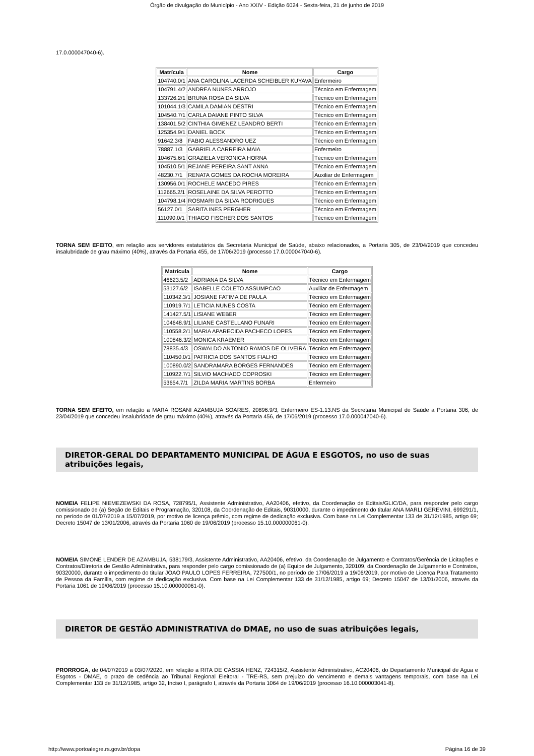Órgão de divulgação do Município - Ano XXIV - Edição 6024 - Sexta-feira, 21 de junho de 2019
17.0.000047040-6).
| Matrícula | Nome | Cargo |
| --- | --- | --- |
| 104740.0/1 | ANA CAROLINA LACERDA SCHEIBLER KUYAVA | Enfermeiro |
| 104791.4/2 | ANDREA NUNES ARROJO | Técnico em Enfermagem |
| 133726.2/1 | BRUNA ROSA DA SILVA | Técnico em Enfermagem |
| 101044.1/3 | CAMILA DAMIAN DESTRI | Técnico em Enfermagem |
| 104540.7/1 | CARLA DAIANE PINTO SILVA | Técnico em Enfermagem |
| 138401.5/2 | CINTHIA GIMENEZ LEANDRO BERTI | Técnico em Enfermagem |
| 125354.9/1 | DANIEL BOCK | Técnico em Enfermagem |
| 91642.3/8 | FABIO ALESSANDRO UEZ | Técnico em Enfermagem |
| 78887.1/3 | GABRIELA CARREIRA MAIA | Enfermeiro |
| 104675.6/1 | GRAZIELA VERONICA HORNA | Técnico em Enfermagem |
| 104510.5/1 | REJANE PEREIRA SANT ANNA | Técnico em Enfermagem |
| 48230.7/1 | RENATA GOMES DA ROCHA MOREIRA | Auxiliar de Enfermagem |
| 130956.0/1 | ROCHELE MACEDO PIRES | Técnico em Enfermagem |
| 112665.2/1 | ROSELAINE DA SILVA PEROTTO | Técnico em Enfermagem |
| 104798.1/4 | ROSMARI DA SILVA RODRIGUES | Técnico em Enfermagem |
| 56127.0/1 | SARITA INES PERGHER | Técnico em Enfermagem |
| 111090.0/1 | THIAGO FISCHER DOS SANTOS | Técnico em Enfermagem |
TORNA SEM EFEITO, em relação aos servidores estatutários da Secretaria Municipal de Saúde, abaixo relacionados, a Portaria 305, de 23/04/2019 que concedeu insalubridade de grau máximo (40%), através da Portaria 455, de 17/06/2019 (processo 17.0.000047040-6).
| Matrícula | Nome | Cargo |
| --- | --- | --- |
| 46623.5/2 | ADRIANA DA SILVA | Técnico em Enfermagem |
| 53127.6/2 | ISABELLE COLETO ASSUMPCAO | Auxiliar de Enfermagem |
| 110342.3/1 | JOSIANE FATIMA DE PAULA | Técnico em Enfermagem |
| 110919.7/1 | LETICIA NUNES COSTA | Técnico em Enfermagem |
| 141427.5/1 | LISIANE WEBER | Técnico em Enfermagem |
| 104648.9/1 | LILIANE CASTELLANO FUNARI | Técnico em Enfermagem |
| 110558.2/1 | MARIA APARECIDA PACHECO LOPES | Técnico em Enfermagem |
| 100846.3/2 | MONICA KRAEMER | Técnico em Enfermagem |
| 78835.4/3 | OSWALDO ANTONIO RAMOS DE OLIVEIRA | Técnico em Enfermagem |
| 110450.0/1 | PATRICIA DOS SANTOS FIALHO | Técnico em Enfermagem |
| 100890.0/2 | SANDRAMARA BORGES FERNANDES | Técnico em Enfermagem |
| 110922.7/1 | SILVIO MACHADO COPROSKI | Técnico em Enfermagem |
| 53654.7/1 | ZILDA MARIA MARTINS BORBA | Enfermeiro |
TORNA SEM EFEITO, em relação a MARA ROSANI AZAMBUJA SOARES, 20896.9/3, Enfermeiro ES-1.13.NS da Secretaria Municipal de Saúde a Portaria 306, de 23/04/2019 que concedeu insalubridade de grau máximo (40%), através da Portaria 456, de 17/06/2019 (processo 17.0.000047040-6).
DIRETOR-GERAL DO DEPARTAMENTO MUNICIPAL DE ÁGUA E ESGOTOS, no uso de suas atribuições legais,
NOMEIA FELIPE NIEMEZEWSKI DA ROSA, 728795/1, Assistente Administrativo, AA20406, efetivo, da Coordenação de Editais/GLIC/DA, para responder pelo cargo comissionado de (a) Seção de Editais e Programação, 320108, da Coordenação de Editais, 90310000, durante o impedimento do titular ANA MARLI GEREVINI, 699291/1, no período de 01/07/2019 a 15/07/2019, por motivo de licença prêmio, com regime de dedicação exclusiva. Com base na Lei Complementar 133 de 31/12/1985, artigo 69; Decreto 15047 de 13/01/2006, através da Portaria 1060 de 19/06/2019 (processo 15.10.000000061-0).
NOMEIA SIMONE LENDER DE AZAMBUJA, 538179/3, Assistente Administrativo, AA20406, efetivo, da Coordenação de Julgamento e Contratos/Gerência de Licitações e Contratos/Diretoria de Gestão Administrativa, para responder pelo cargo comissionado de (a) Equipe de Julgamento, 320109, da Coordenação de Julgamento e Contratos, 90320000, durante o impedimento do titular JOAO PAULO LOPES FERREIRA, 727500/1, no período de 17/06/2019 a 19/06/2019, por motivo de Licença Para Tratamento de Pessoa da Família, com regime de dedicação exclusiva. Com base na Lei Complementar 133 de 31/12/1985, artigo 69; Decreto 15047 de 13/01/2006, através da Portaria 1061 de 19/06/2019 (processo 15.10.000000061-0).
DIRETOR DE GESTÃO ADMINISTRATIVA do DMAE, no uso de suas atribuições legais,
PRORROGA, de 04/07/2019 a 03/07/2020, em relação a RITA DE CASSIA HENZ, 724315/2, Assistente Administrativo, AC20406, do Departamento Municipal de Agua e Esgotos - DMAE, o prazo de cedência ao Tribunal Regional Eleitoral - TRE-RS, sem prejuízo do vencimento e demais vantagens temporais, com base na Lei Complementar 133 de 31/12/1985, artigo 32, Inciso I, parágrafo I, através da Portaria 1064 de 19/06/2019 (processo 16.10.000003041-8).
http://www.portoalegre.rs.gov.br/dopa Página 16 de 39